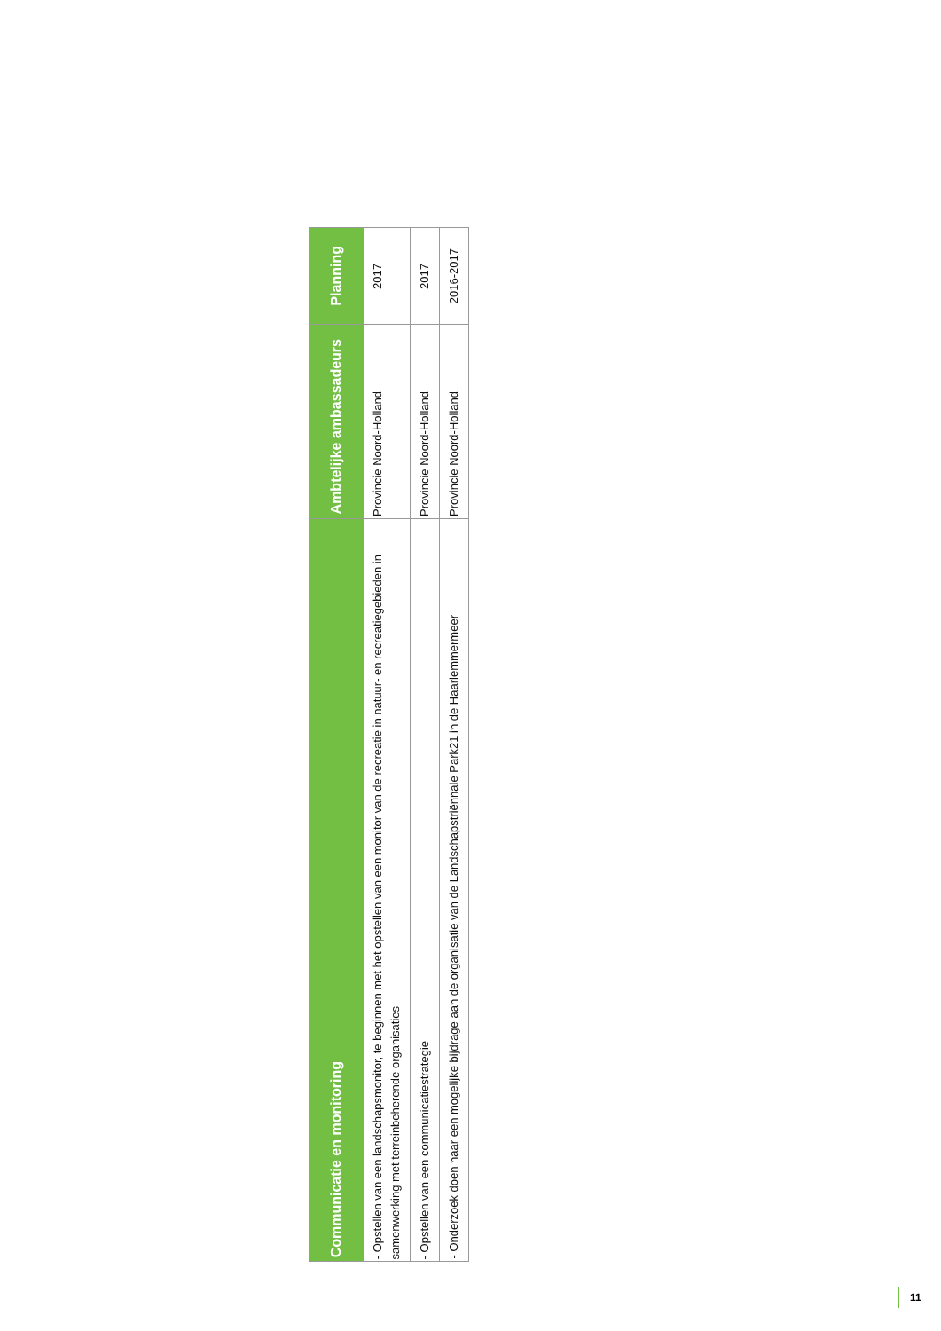| Communicatie en monitoring | Ambtelijke ambassadeurs | Planning |
| --- | --- | --- |
| - Opstellen van een landschapsmonitor, te beginnen met het opstellen van een monitor van de recreatie in natuur- en recreatiegebieden in samenwerking met terreinbeherende organisaties | Provincie Noord-Holland | 2017 |
| - Opstellen van een communicatiestrategie | Provincie Noord-Holland | 2017 |
| - Onderzoek doen naar een mogelijke bijdrage aan de organisatie van de Landschapstriënnale Park21 in de Haarlemmermeer | Provincie Noord-Holland | 2016-2017 |
11